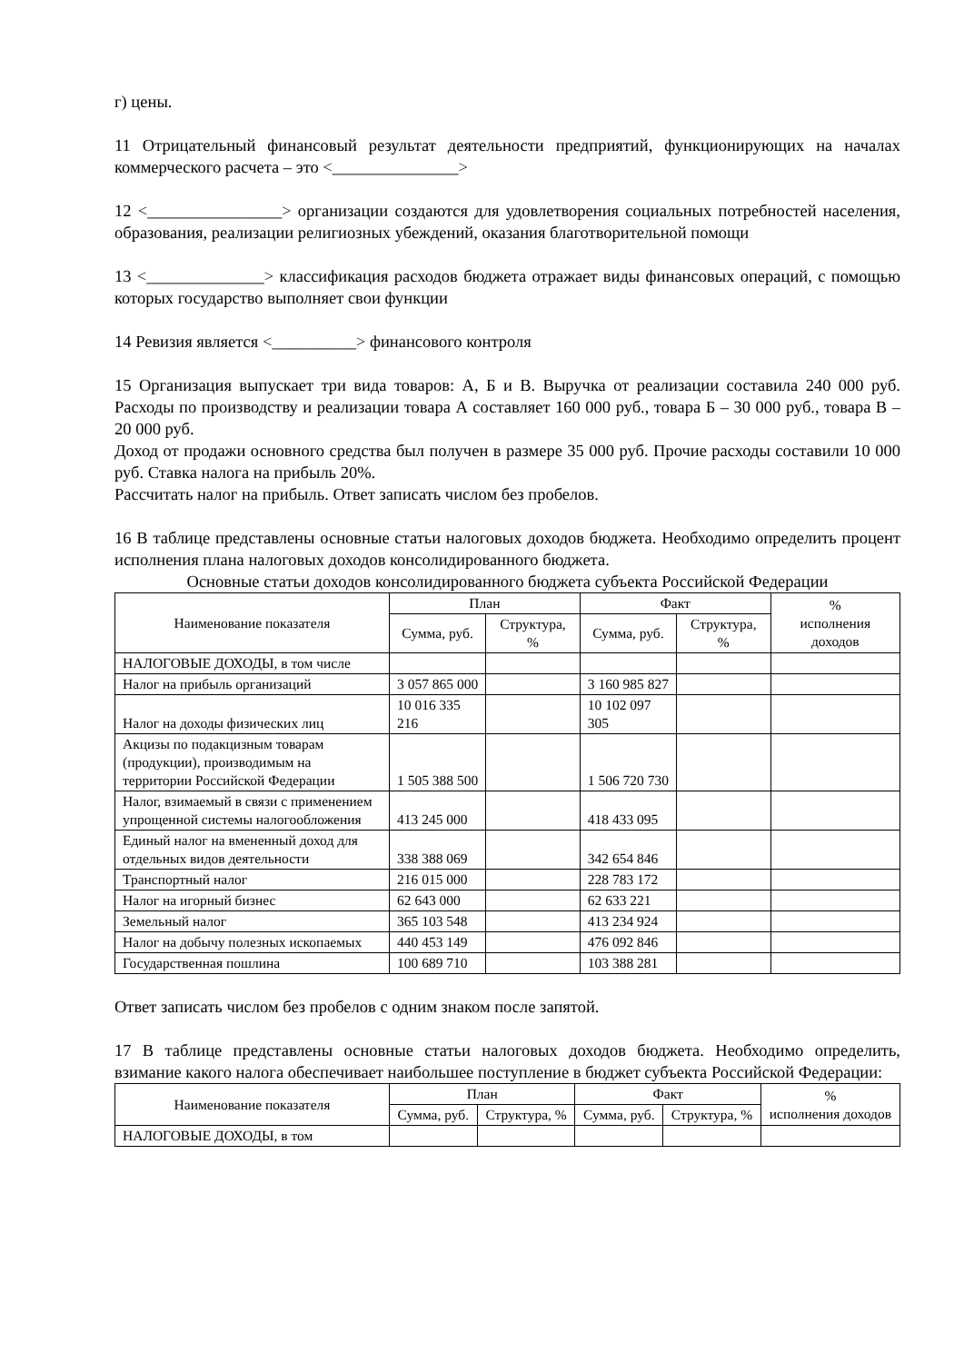г) цены.
11 Отрицательный финансовый результат деятельности предприятий, функционирующих на началах коммерческого расчета – это <_______________>
12 <________________> организации создаются для удовлетворения социальных потребностей населения, образования, реализации религиозных убеждений, оказания благотворительной помощи
13 <______________> классификация расходов бюджета отражает виды финансовых операций, с помощью которых государство выполняет свои функции
14 Ревизия является <__________> финансового контроля
15 Организация выпускает три вида товаров: А, Б и В. Выручка от реализации составила 240 000 руб. Расходы по производству и реализации товара А составляет 160 000 руб., товара Б – 30 000 руб., товара В – 20 000 руб.
Доход от продажи основного средства был получен в размере 35 000 руб. Прочие расходы составили 10 000 руб. Ставка налога на прибыль 20%.
Рассчитать налог на прибыль. Ответ записать числом без пробелов.
16 В таблице представлены основные статьи налоговых доходов бюджета. Необходимо определить процент исполнения плана налоговых доходов консолидированного бюджета.
Основные статьи доходов консолидированного бюджета субъекта Российской Федерации
| Наименование показателя | План | | Факт | | % исполнения доходов |
| --- | --- | --- | --- | --- | --- |
| | Сумма, руб. | Структура, % | Сумма, руб. | Структура, % | |
| НАЛОГОВЫЕ ДОХОДЫ, в том числе | | | | | |
| Налог на прибыль организаций | 3 057 865 000 | | 3 160 985 827 | | |
| Налог на доходы физических лиц | 10 016 335 216 | | 10 102 097 305 | | |
| Акцизы по подакцизным товарам (продукции), производимым на территории Российской Федерации | 1 505 388 500 | | 1 506 720 730 | | |
| Налог, взимаемый в связи с применением упрощенной системы налогообложения | 413 245 000 | | 418 433 095 | | |
| Единый налог на вмененный доход для отдельных видов деятельности | 338 388 069 | | 342 654 846 | | |
| Транспортный налог | 216 015 000 | | 228 783 172 | | |
| Налог на игорный бизнес | 62 643 000 | | 62 633 221 | | |
| Земельный налог | 365 103 548 | | 413 234 924 | | |
| Налог на добычу полезных ископаемых | 440 453 149 | | 476 092 846 | | |
| Государственная пошлина | 100 689 710 | | 103 388 281 | | |
Ответ записать числом без пробелов с одним знаком после запятой.
17 В таблице представлены основные статьи налоговых доходов бюджета. Необходимо определить, взимание какого налога обеспечивает наибольшее поступление в бюджет субъекта Российской Федерации:
| Наименование показателя | План | | Факт | | % исполнения доходов |
| --- | --- | --- | --- | --- | --- |
| | Сумма, руб. | Структура, % | Сумма, руб. | Структура, % | |
| НАЛОГОВЫЕ ДОХОДЫ, в том | | | | | |